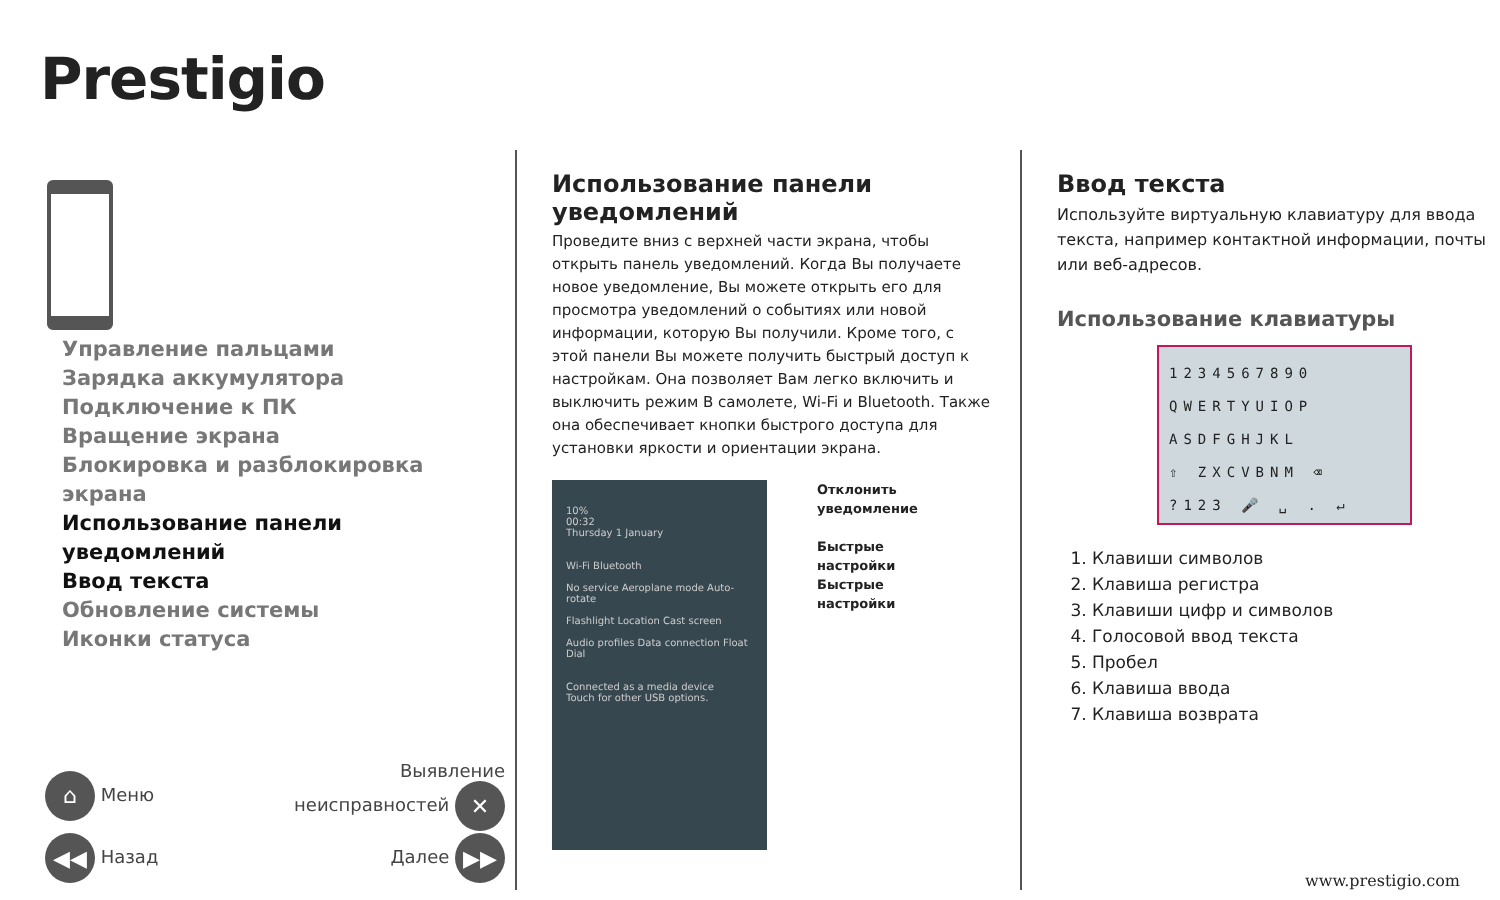Prestigio
Управление пальцами
Зарядка аккумулятора
Подключение к ПК
Вращение экрана
Блокировка и разблокировка экрана
Использование панели
уведомлений
Ввод текста
Обновление системы
Иконки статуса
⌂ Меню Выявление
неисправностей ✕
◀◀ Назад Далее ▶▶
Использование панели уведомлений
Проведите вниз с верхней части экрана, чтобы открыть панель уведомлений. Когда Вы получаете новое уведомление, Вы можете открыть его для просмотра уведомлений о событиях или новой информации, которую Вы получили. Кроме того, с этой панели Вы можете получить быстрый доступ к настройкам. Она позволяет Вам легко включить и выключить режим В самолете, Wi-Fi и Bluetooth. Также она обеспечивает кнопки быстрого доступа для установки яркости и ориентации экрана.
10%
00:32
Thursday 1 January
Wi-Fi Bluetooth
No service Aeroplane mode Auto-rotate
Flashlight Location Cast screen
Audio profiles Data connection Float Dial
Connected as a media device
Touch for other USB options.
Отклонить
уведомление
Быстрые
настройки
Быстрые
настройки
Ввод текста
Используйте виртуальную клавиатуру для ввода текста, например контактной информации, почты или веб-адресов.
Использование клавиатуры
1234567890
QWERTYUIOP
ASDFGHJKL
⇧ ZXCVBNM ⌫
?123 🎤 ␣ . ↵
1. Клавиши символов
2. Клавиша регистра
3. Клавиши цифр и символов
4. Голосовой ввод текста
5. Пробел
6. Клавиша ввода
7. Клавиша возврата
www.prestigio.com